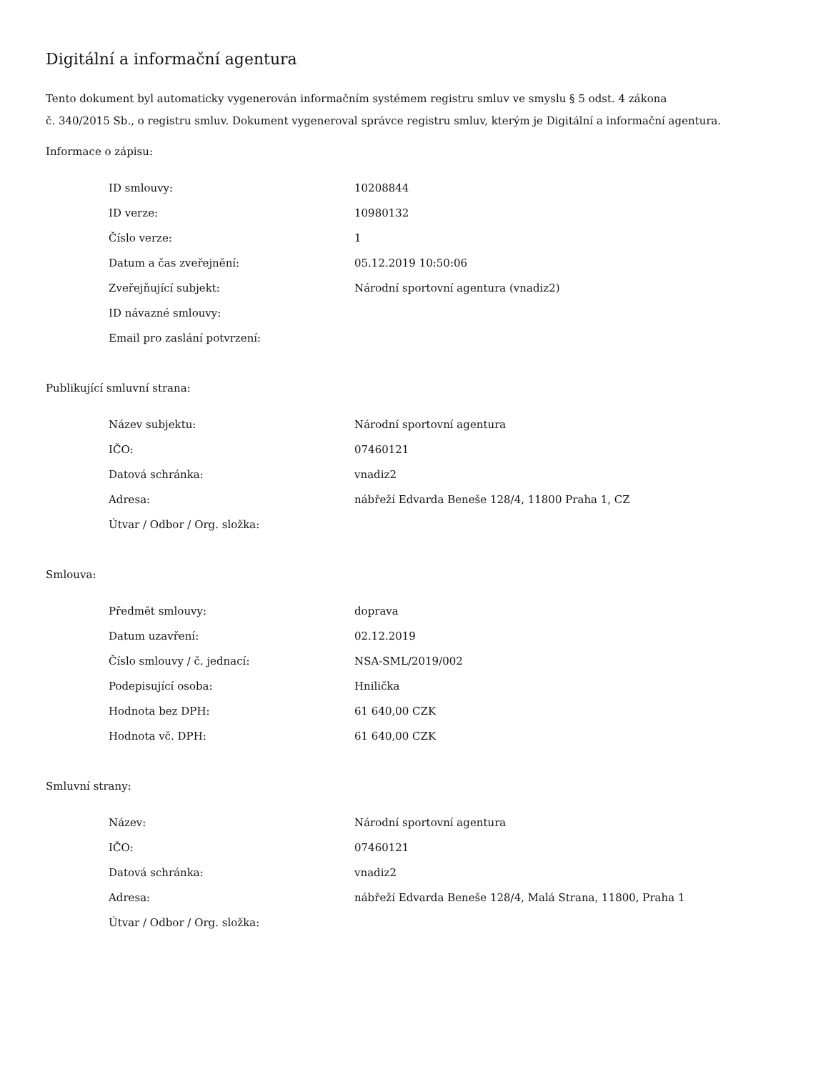Digitální a informační agentura
Tento dokument byl automaticky vygenerován informačním systémem registru smluv ve smyslu § 5 odst. 4 zákona
č. 340/2015 Sb., o registru smluv. Dokument vygeneroval správce registru smluv, kterým je Digitální a informační agentura.
Informace o zápisu:
| ID smlouvy: | 10208844 |
| ID verze: | 10980132 |
| Číslo verze: | 1 |
| Datum a čas zveřejnění: | 05.12.2019 10:50:06 |
| Zveřejňující subjekt: | Národní sportovní agentura (vnadiz2) |
| ID návazné smlouvy: | |
| Email pro zaslání potvrzení: | |
Publikující smluvní strana:
| Název subjektu: | Národní sportovní agentura |
| IČO: | 07460121 |
| Datová schránka: | vnadiz2 |
| Adresa: | nábřeží Edvarda Beneše 128/4, 11800 Praha 1, CZ |
| Útvar / Odbor / Org. složka: | |
Smlouva:
| Předmět smlouvy: | doprava |
| Datum uzavření: | 02.12.2019 |
| Číslo smlouvy / č. jednací: | NSA-SML/2019/002 |
| Podepisující osoba: | Hnilička |
| Hodnota bez DPH: | 61 640,00 CZK |
| Hodnota vč. DPH: | 61 640,00 CZK |
Smluvní strany:
| Název: | Národní sportovní agentura |
| IČO: | 07460121 |
| Datová schránka: | vnadiz2 |
| Adresa: | nábřeží Edvarda Beneše 128/4, Malá Strana, 11800, Praha 1 |
| Útvar / Odbor / Org. složka: | |